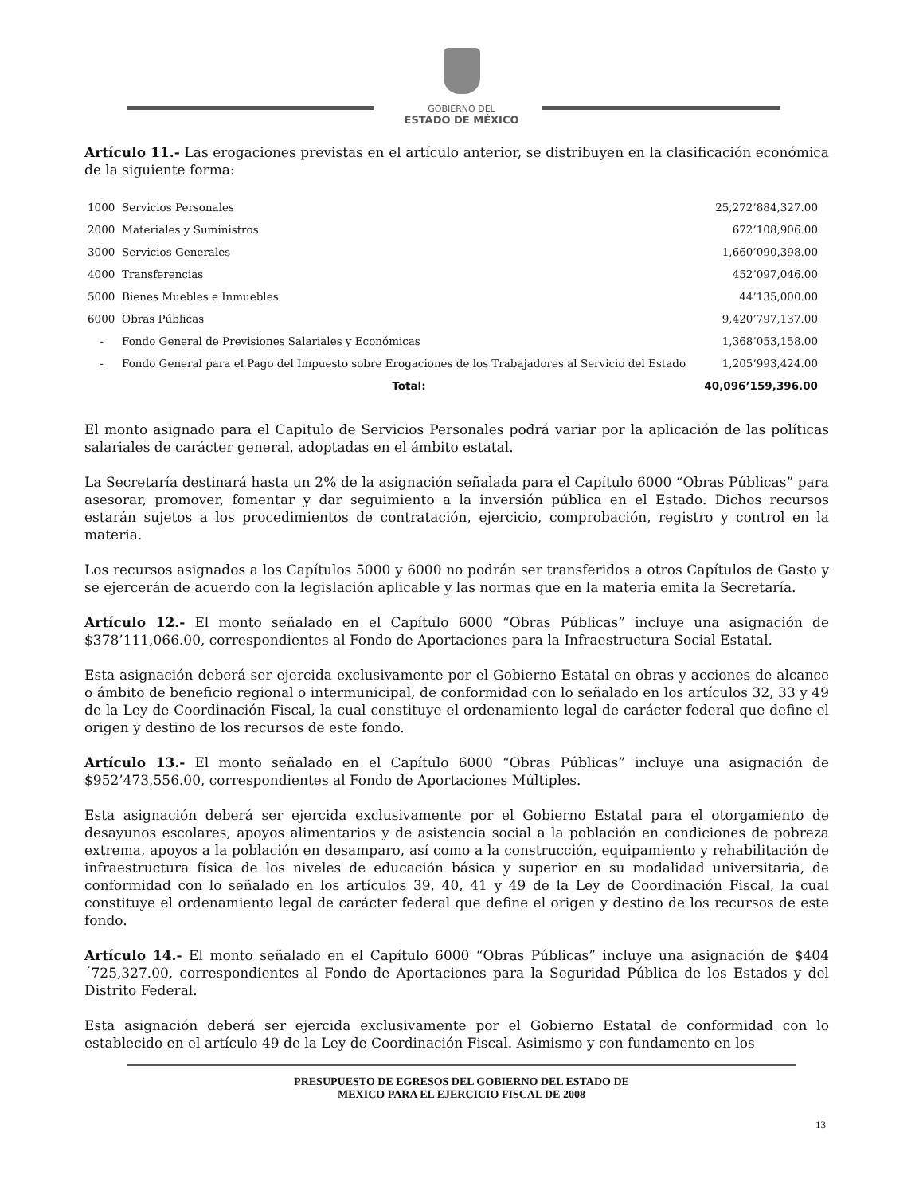GOBIERNO DEL
ESTADO DE MÉXICO
Artículo 11.- Las erogaciones previstas en el artículo anterior, se distribuyen en la clasificación económica de la siguiente forma:
| 1000 | Servicios Personales | 25,272’884,327.00 |
| 2000 | Materiales y Suministros | 672’108,906.00 |
| 3000 | Servicios Generales | 1,660’090,398.00 |
| 4000 | Transferencias | 452’097,046.00 |
| 5000 | Bienes Muebles e Inmuebles | 44’135,000.00 |
| 6000 | Obras Públicas | 9,420’797,137.00 |
| - | Fondo General de Previsiones Salariales y Económicas | 1,368’053,158.00 |
| - | Fondo General para el Pago del Impuesto sobre Erogaciones de los Trabajadores al Servicio del Estado | 1,205’993,424.00 |
| | Total: | 40,096’159,396.00 |
El monto asignado para el Capitulo de Servicios Personales podrá variar por la aplicación de las políticas salariales de carácter general, adoptadas en el ámbito estatal.
La Secretaría destinará hasta un 2% de la asignación señalada para el Capítulo 6000 “Obras Públicas” para asesorar, promover, fomentar y dar seguimiento a la inversión pública en el Estado. Dichos recursos estarán sujetos a los procedimientos de contratación, ejercicio, comprobación, registro y control en la materia.
Los recursos asignados a los Capítulos 5000 y 6000 no podrán ser transferidos a otros Capítulos de Gasto y se ejercerán de acuerdo con la legislación aplicable y las normas que en la materia emita la Secretaría.
Artículo 12.- El monto señalado en el Capítulo 6000 “Obras Públicas” incluye una asignación de $378’111,066.00, correspondientes al Fondo de Aportaciones para la Infraestructura Social Estatal.
Esta asignación deberá ser ejercida exclusivamente por el Gobierno Estatal en obras y acciones de alcance o ámbito de beneficio regional o intermunicipal, de conformidad con lo señalado en los artículos 32, 33 y 49 de la Ley de Coordinación Fiscal, la cual constituye el ordenamiento legal de carácter federal que define el origen y destino de los recursos de este fondo.
Artículo 13.- El monto señalado en el Capítulo 6000 “Obras Públicas” incluye una asignación de $952’473,556.00, correspondientes al Fondo de Aportaciones Múltiples.
Esta asignación deberá ser ejercida exclusivamente por el Gobierno Estatal para el otorgamiento de desayunos escolares, apoyos alimentarios y de asistencia social a la población en condiciones de pobreza extrema, apoyos a la población en desamparo, así como a la construcción, equipamiento y rehabilitación de infraestructura física de los niveles de educación básica y superior en su modalidad universitaria, de conformidad con lo señalado en los artículos 39, 40, 41 y 49 de la Ley de Coordinación Fiscal, la cual constituye el ordenamiento legal de carácter federal que define el origen y destino de los recursos de este fondo.
Artículo 14.- El monto señalado en el Capítulo 6000 “Obras Públicas” incluye una asignación de $404´725,327.00, correspondientes al Fondo de Aportaciones para la Seguridad Pública de los Estados y del Distrito Federal.
Esta asignación deberá ser ejercida exclusivamente por el Gobierno Estatal de conformidad con lo establecido en el artículo 49 de la Ley de Coordinación Fiscal. Asimismo y con fundamento en los
PRESUPUESTO DE EGRESOS DEL GOBIERNO DEL ESTADO DE
MEXICO PARA EL EJERCICIO FISCAL DE 2008
13